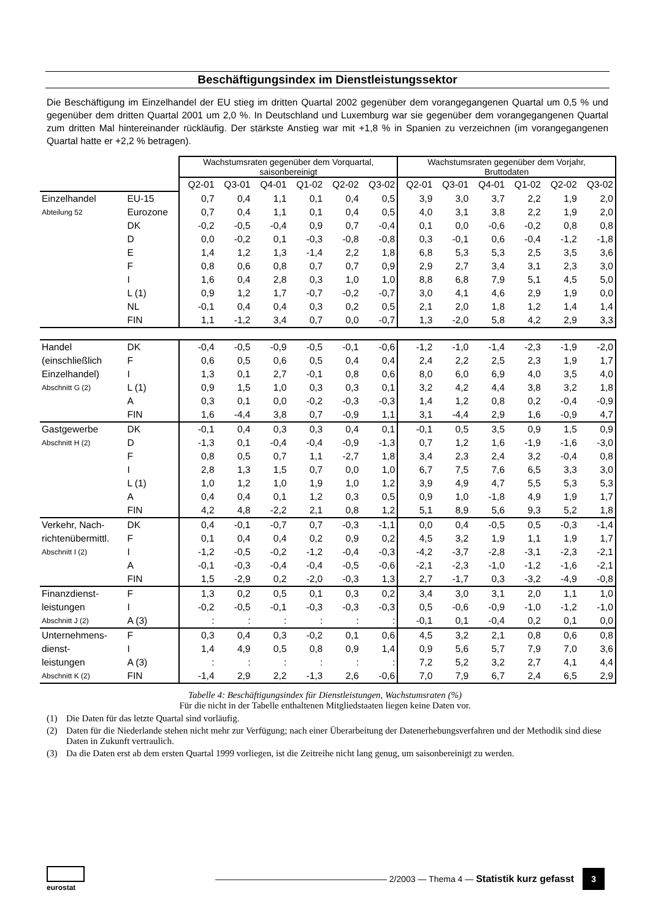Beschäftigungsindex im Dienstleistungssektor
Die Beschäftigung im Einzelhandel der EU stieg im dritten Quartal 2002 gegenüber dem vorangegangenen Quartal um 0,5 % und gegenüber dem dritten Quartal 2001 um 2,0 %. In Deutschland und Luxemburg war sie gegenüber dem vorangegangenen Quartal zum dritten Mal hintereinander rückläufig. Der stärkste Anstieg war mit +1,8 % in Spanien zu verzeichnen (im vorangegangenen Quartal hatte er +2,2 % betragen).
| | | Wachstumsraten gegenüber dem Vorquartal, saisonbereinigt | | | | | | Wachstumsraten gegenüber dem Vorjahr, Bruttodaten | | | | | |
| | | Q2-01 | Q3-01 | Q4-01 | Q1-02 | Q2-02 | Q3-02 | Q2-01 | Q3-01 | Q4-01 | Q1-02 | Q2-02 | Q3-02 |
| Einzelhandel | EU-15 | 0,7 | 0,4 | 1,1 | 0,1 | 0,4 | 0,5 | 3,9 | 3,0 | 3,7 | 2,2 | 1,9 | 2,0 |
| Abteilung 52 | Eurozone | 0,7 | 0,4 | 1,1 | 0,1 | 0,4 | 0,5 | 4,0 | 3,1 | 3,8 | 2,2 | 1,9 | 2,0 |
| | DK | -0,2 | -0,5 | -0,4 | 0,9 | 0,7 | -0,4 | 0,1 | 0,0 | -0,6 | -0,2 | 0,8 | 0,8 |
| | D | 0,0 | -0,2 | 0,1 | -0,3 | -0,8 | -0,8 | 0,3 | -0,1 | 0,6 | -0,4 | -1,2 | -1,8 |
| | E | 1,4 | 1,2 | 1,3 | -1,4 | 2,2 | 1,8 | 6,8 | 5,3 | 5,3 | 2,5 | 3,5 | 3,6 |
| | F | 0,8 | 0,6 | 0,8 | 0,7 | 0,7 | 0,9 | 2,9 | 2,7 | 3,4 | 3,1 | 2,3 | 3,0 |
| | I | 1,6 | 0,4 | 2,8 | 0,3 | 1,0 | 1,0 | 8,8 | 6,8 | 7,9 | 5,1 | 4,5 | 5,0 |
| | L (1) | 0,9 | 1,2 | 1,7 | -0,7 | -0,2 | -0,7 | 3,0 | 4,1 | 4,6 | 2,9 | 1,9 | 0,0 |
| | NL | -0,1 | 0,4 | 0,4 | 0,3 | 0,2 | 0,5 | 2,1 | 2,0 | 1,8 | 1,2 | 1,4 | 1,4 |
| | FIN | 1,1 | -1,2 | 3,4 | 0,7 | 0,0 | -0,7 | 1,3 | -2,0 | 5,8 | 4,2 | 2,9 | 3,3 |
| Handel | DK | -0,4 | -0,5 | -0,9 | -0,5 | -0,1 | -0,6 | -1,2 | -1,0 | -1,4 | -2,3 | -1,9 | -2,0 |
| (einschließlich | F | 0,6 | 0,5 | 0,6 | 0,5 | 0,4 | 0,4 | 2,4 | 2,2 | 2,5 | 2,3 | 1,9 | 1,7 |
| Einzelhandel) | I | 1,3 | 0,1 | 2,7 | -0,1 | 0,8 | 0,6 | 8,0 | 6,0 | 6,9 | 4,0 | 3,5 | 4,0 |
| Abschnitt G (2) | L (1) | 0,9 | 1,5 | 1,0 | 0,3 | 0,3 | 0,1 | 3,2 | 4,2 | 4,4 | 3,8 | 3,2 | 1,8 |
| | A | 0,3 | 0,1 | 0,0 | -0,2 | -0,3 | -0,3 | 1,4 | 1,2 | 0,8 | 0,2 | -0,4 | -0,9 |
| | FIN | 1,6 | -4,4 | 3,8 | 0,7 | -0,9 | 1,1 | 3,1 | -4,4 | 2,9 | 1,6 | -0,9 | 4,7 |
| Gastgewerbe | DK | -0,1 | 0,4 | 0,3 | 0,3 | 0,4 | 0,1 | -0,1 | 0,5 | 3,5 | 0,9 | 1,5 | 0,9 |
| Abschnitt H (2) | D | -1,3 | 0,1 | -0,4 | -0,4 | -0,9 | -1,3 | 0,7 | 1,2 | 1,6 | -1,9 | -1,6 | -3,0 |
| | F | 0,8 | 0,5 | 0,7 | 1,1 | -2,7 | 1,8 | 3,4 | 2,3 | 2,4 | 3,2 | -0,4 | 0,8 |
| | I | 2,8 | 1,3 | 1,5 | 0,7 | 0,0 | 1,0 | 6,7 | 7,5 | 7,6 | 6,5 | 3,3 | 3,0 |
| | L (1) | 1,0 | 1,2 | 1,0 | 1,9 | 1,0 | 1,2 | 3,9 | 4,9 | 4,7 | 5,5 | 5,3 | 5,3 |
| | A | 0,4 | 0,4 | 0,1 | 1,2 | 0,3 | 0,5 | 0,9 | 1,0 | -1,8 | 4,9 | 1,9 | 1,7 |
| | FIN | 4,2 | 4,8 | -2,2 | 2,1 | 0,8 | 1,2 | 5,1 | 8,9 | 5,6 | 9,3 | 5,2 | 1,8 |
| Verkehr, Nach- | DK | 0,4 | -0,1 | -0,7 | 0,7 | -0,3 | -1,1 | 0,0 | 0,4 | -0,5 | 0,5 | -0,3 | -1,4 |
| richtenübermittl. | F | 0,1 | 0,4 | 0,4 | 0,2 | 0,9 | 0,2 | 4,5 | 3,2 | 1,9 | 1,1 | 1,9 | 1,7 |
| Abschnitt I (2) | I | -1,2 | -0,5 | -0,2 | -1,2 | -0,4 | -0,3 | -4,2 | -3,7 | -2,8 | -3,1 | -2,3 | -2,1 |
| | A | -0,1 | -0,3 | -0,4 | -0,4 | -0,5 | -0,6 | -2,1 | -2,3 | -1,0 | -1,2 | -1,6 | -2,1 |
| | FIN | 1,5 | -2,9 | 0,2 | -2,0 | -0,3 | 1,3 | 2,7 | -1,7 | 0,3 | -3,2 | -4,9 | -0,8 |
| Finanzdienst- | F | 1,3 | 0,2 | 0,5 | 0,1 | 0,3 | 0,2 | 3,4 | 3,0 | 3,1 | 2,0 | 1,1 | 1,0 |
| leistungen | I | -0,2 | -0,5 | -0,1 | -0,3 | -0,3 | -0,3 | 0,5 | -0,6 | -0,9 | -1,0 | -1,2 | -1,0 |
| Abschnitt J (2) | A (3) | : | : | : | : | : | : | -0,1 | 0,1 | -0,4 | 0,2 | 0,1 | 0,0 |
| Unternehmens- | F | 0,3 | 0,4 | 0,3 | -0,2 | 0,1 | 0,6 | 4,5 | 3,2 | 2,1 | 0,8 | 0,6 | 0,8 |
| dienst- | I | 1,4 | 4,9 | 0,5 | 0,8 | 0,9 | 1,4 | 0,9 | 5,6 | 5,7 | 7,9 | 7,0 | 3,6 |
| leistungen | A (3) | : | : | : | : | : | : | 7,2 | 5,2 | 3,2 | 2,7 | 4,1 | 4,4 |
| Abschnitt K (2) | FIN | -1,4 | 2,9 | 2,2 | -1,3 | 2,6 | -0,6 | 7,0 | 7,9 | 6,7 | 2,4 | 6,5 | 2,9 |
Tabelle 4: Beschäftigungsindex für Dienstleistungen, Wachstumsraten (%)
Für die nicht in der Tabelle enthaltenen Mitgliedstaaten liegen keine Daten vor.
(1) Die Daten für das letzte Quartal sind vorläufig.
(2) Daten für die Niederlande stehen nicht mehr zur Verfügung; nach einer Überarbeitung der Datenerhebungsverfahren und der Methodik sind diese Daten in Zukunft vertraulich.
(3) Da die Daten erst ab dem ersten Quartal 1999 vorliegen, ist die Zeitreihe nicht lang genug, um saisonbereinigt zu werden.
eurostat
———————————————————— 2/2003 — Thema 4 — Statistik kurz gefasst
3